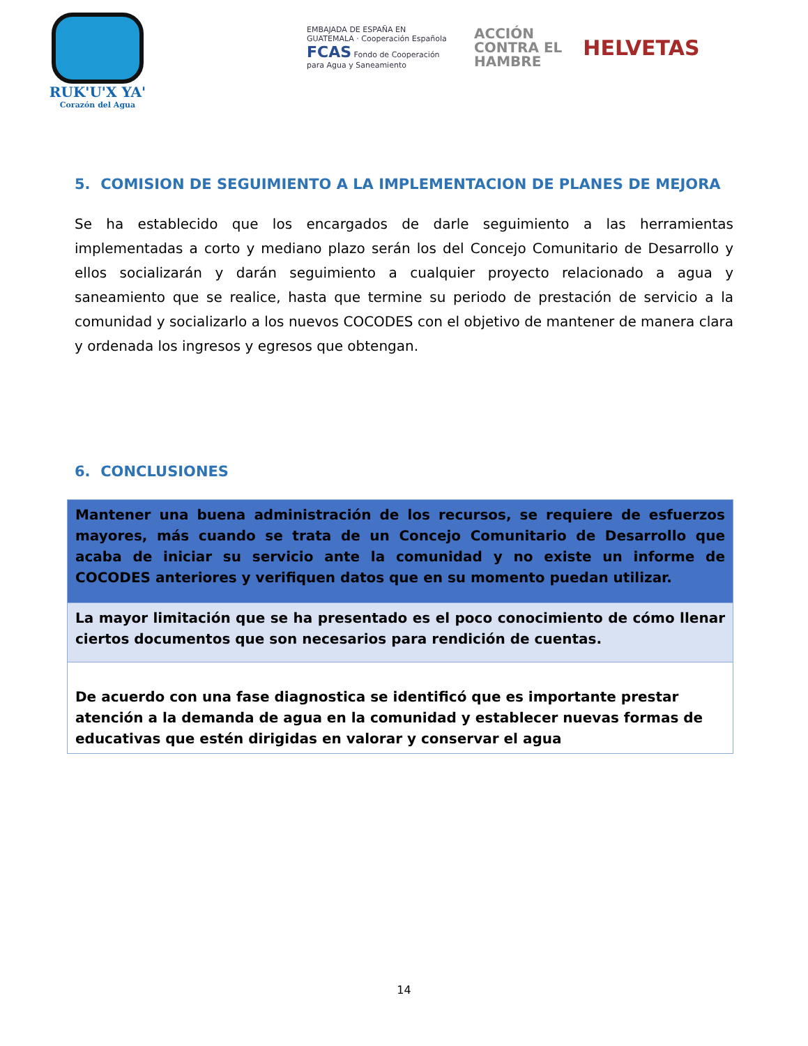RUK'U'X YA'
Corazón del Agua
EMBAJADA DE ESPAÑA EN GUATEMALA · Cooperación Española
FCAS Fondo de Cooperación para Agua y Saneamiento
ACCIÓN
CONTRA EL
HAMBRE
HELVETAS
5. COMISION DE SEGUIMIENTO A LA IMPLEMENTACION DE PLANES DE MEJORA
Se ha establecido que los encargados de darle seguimiento a las herramientas implementadas a corto y mediano plazo serán los del Concejo Comunitario de Desarrollo y ellos socializarán y darán seguimiento a cualquier proyecto relacionado a agua y saneamiento que se realice, hasta que termine su periodo de prestación de servicio a la comunidad y socializarlo a los nuevos COCODES con el objetivo de mantener de manera clara y ordenada los ingresos y egresos que obtengan.
6. CONCLUSIONES
| Mantener una buena administración de los recursos, se requiere de esfuerzos mayores, más cuando se trata de un Concejo Comunitario de Desarrollo que acaba de iniciar su servicio ante la comunidad y no existe un informe de COCODES anteriores y verifiquen datos que en su momento puedan utilizar. |
| La mayor limitación que se ha presentado es el poco conocimiento de cómo llenar ciertos documentos que son necesarios para rendición de cuentas. |
| De acuerdo con una fase diagnostica se identificó que es importante prestar atención a la demanda de agua en la comunidad y establecer nuevas formas de educativas que estén dirigidas en valorar y conservar el agua |
14